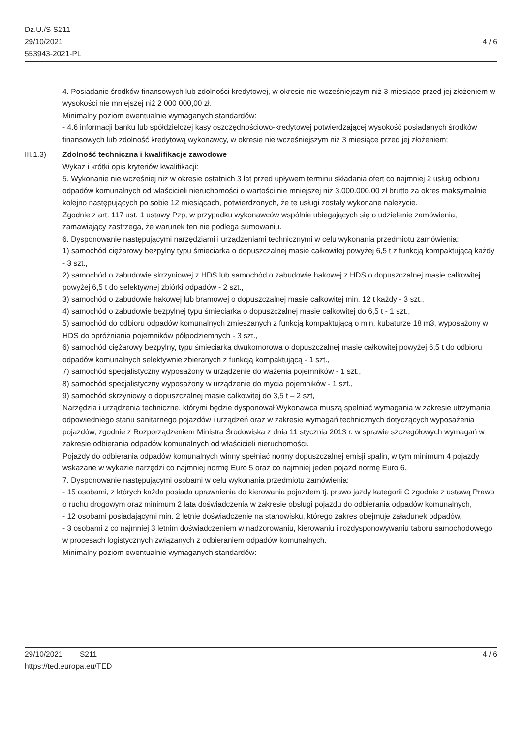Dz.U./S S211
29/10/2021
553943-2021-PL
4 / 6
4. Posiadanie środków finansowych lub zdolności kredytowej, w okresie nie wcześniejszym niż 3 miesiące przed jej złożeniem w wysokości nie mniejszej niż 2 000 000,00 zł.
Minimalny poziom ewentualnie wymaganych standardów:
- 4.6 informacji banku lub spółdzielczej kasy oszczędnościowo-kredytowej potwierdzającej wysokość posiadanych środków finansowych lub zdolność kredytową wykonawcy, w okresie nie wcześniejszym niż 3 miesiące przed jej złożeniem;
III.1.3) Zdolność techniczna i kwalifikacje zawodowe
Wykaz i krótki opis kryteriów kwalifikacji:
5. Wykonanie nie wcześniej niż w okresie ostatnich 3 lat przed upływem terminu składania ofert co najmniej 2 usług odbioru odpadów komunalnych od właścicieli nieruchomości o wartości nie mniejszej niż 3.000.000,00 zł brutto za okres maksymalnie kolejno następujących po sobie 12 miesiącach, potwierdzonych, że te usługi zostały wykonane należycie.
Zgodnie z art. 117 ust. 1 ustawy Pzp, w przypadku wykonawców wspólnie ubiegających się o udzielenie zamówienia, zamawiający zastrzega, że warunek ten nie podlega sumowaniu.
6. Dysponowanie następującymi narzędziami i urządzeniami technicznymi w celu wykonania przedmiotu zamówienia:
1) samochód ciężarowy bezpylny typu śmieciarka o dopuszczalnej masie całkowitej powyżej 6,5 t z funkcją kompaktującą każdy - 3 szt.,
2) samochód o zabudowie skrzyniowej z HDS lub samochód o zabudowie hakowej z HDS o dopuszczalnej masie całkowitej powyżej 6,5 t do selektywnej zbiórki odpadów - 2 szt.,
3) samochód o zabudowie hakowej lub bramowej o dopuszczalnej masie całkowitej min. 12 t każdy - 3 szt.,
4) samochód o zabudowie bezpylnej typu śmieciarka o dopuszczalnej masie całkowitej do 6,5 t - 1 szt.,
5) samochód do odbioru odpadów komunalnych zmieszanych z funkcją kompaktującą o min. kubaturze 18 m3, wyposażony w HDS do opróżniania pojemników półpodziemnych - 3 szt.,
6) samochód ciężarowy bezpylny, typu śmieciarka dwukomorowa o dopuszczalnej masie całkowitej powyżej 6,5 t do odbioru odpadów komunalnych selektywnie zbieranych z funkcją kompaktującą - 1 szt.,
7) samochód specjalistyczny wyposażony w urządzenie do ważenia pojemników - 1 szt.,
8) samochód specjalistyczny wyposażony w urządzenie do mycia pojemników - 1 szt.,
9) samochód skrzyniowy o dopuszczalnej masie całkowitej do 3,5 t – 2 szt,
Narzędzia i urządzenia techniczne, którymi będzie dysponował Wykonawca muszą spełniać wymagania w zakresie utrzymania odpowiedniego stanu sanitarnego pojazdów i urządzeń oraz w zakresie wymagań technicznych dotyczących wyposażenia pojazdów, zgodnie z Rozporządzeniem Ministra Środowiska z dnia 11 stycznia 2013 r. w sprawie szczegółowych wymagań w zakresie odbierania odpadów komunalnych od właścicieli nieruchomości.
Pojazdy do odbierania odpadów komunalnych winny spełniać normy dopuszczalnej emisji spalin, w tym minimum 4 pojazdy wskazane w wykazie narzędzi co najmniej normę Euro 5 oraz co najmniej jeden pojazd normę Euro 6.
7. Dysponowanie następującymi osobami w celu wykonania przedmiotu zamówienia:
- 15 osobami, z których każda posiada uprawnienia do kierowania pojazdem tj. prawo jazdy kategorii C zgodnie z ustawą Prawo o ruchu drogowym oraz minimum 2 lata doświadczenia w zakresie obsługi pojazdu do odbierania odpadów komunalnych,
- 12 osobami posiadającymi min. 2 letnie doświadczenie na stanowisku, którego zakres obejmuje załadunek odpadów,
- 3 osobami z co najmniej 3 letnim doświadczeniem w nadzorowaniu, kierowaniu i rozdysponowywaniu taboru samochodowego w procesach logistycznych związanych z odbieraniem odpadów komunalnych.
Minimalny poziom ewentualnie wymaganych standardów:
29/10/2021 S211
https://ted.europa.eu/TED
4 / 6